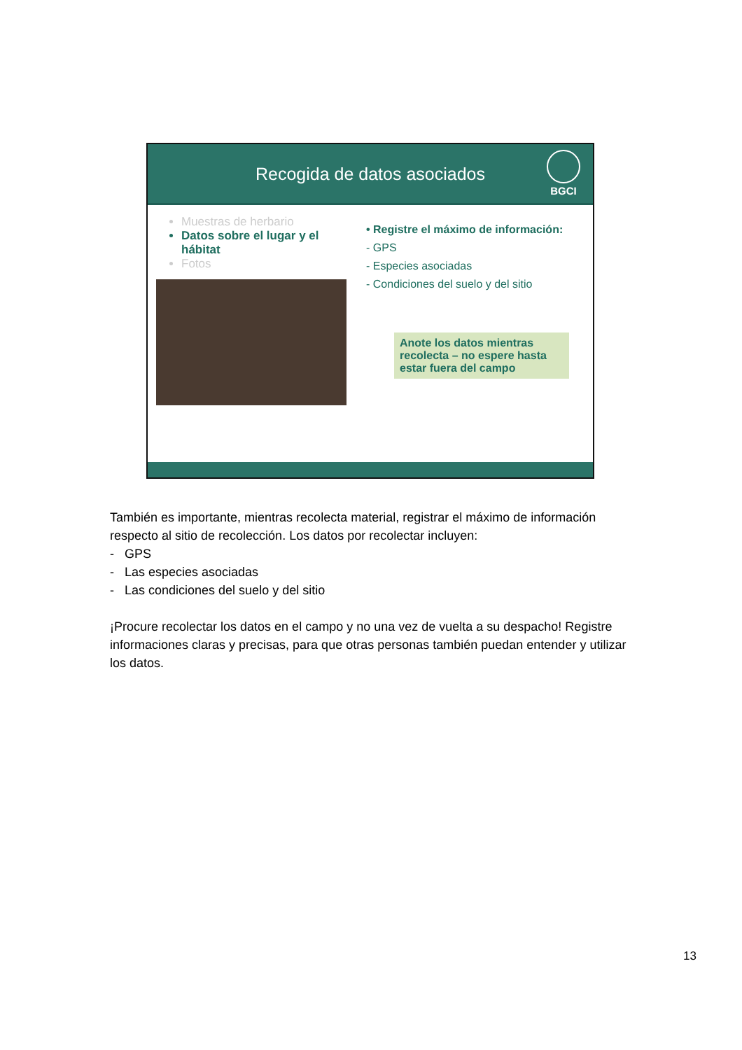Recogida de datos asociados
BGCI
Muestras de herbario
Datos sobre el lugar y el hábitat
Fotos
• Registre el máximo de información:
- GPS
- Especies asociadas
- Condiciones del suelo y del sitio
Anote los datos mientras recolecta – no espere hasta estar fuera del campo
También es importante, mientras recolecta material, registrar el máximo de información respecto al sitio de recolección. Los datos por recolectar incluyen:
- GPS
- Las especies asociadas
- Las condiciones del suelo y del sitio
¡Procure recolectar los datos en el campo y no una vez de vuelta a su despacho! Registre informaciones claras y precisas, para que otras personas también puedan entender y utilizar los datos.
13